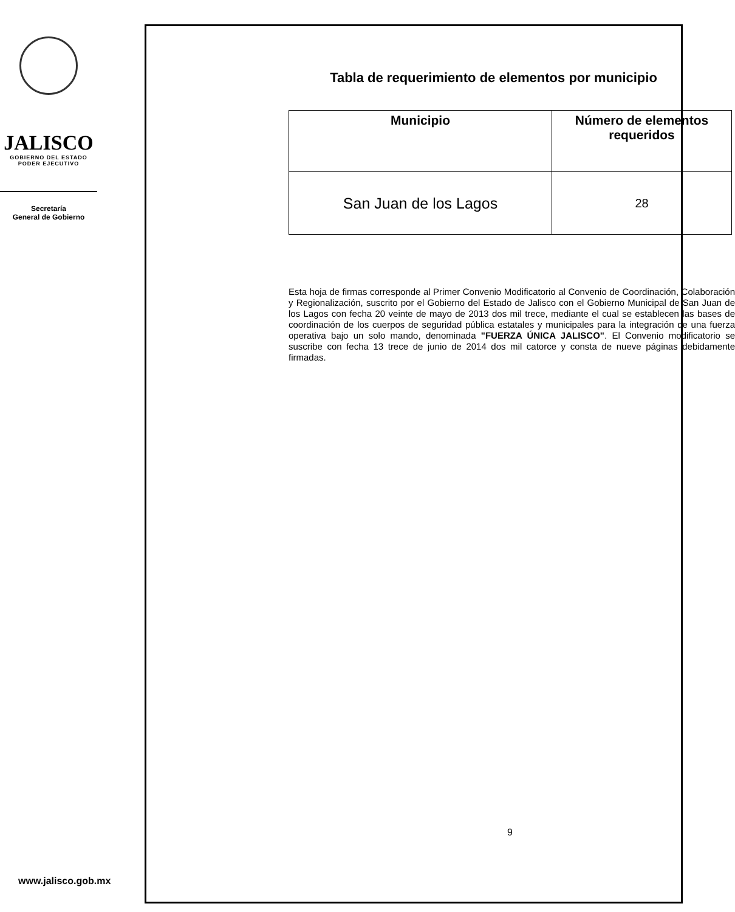JALISCO
GOBIERNO DEL ESTADO
PODER EJECUTIVO
Secretaría
General de Gobierno
Tabla de requerimiento de elementos por municipio
| Municipio | Número de elementos requeridos |
| --- | --- |
| San Juan de los Lagos | 28 |
Esta hoja de firmas corresponde al Primer Convenio Modificatorio al Convenio de Coordinación, Colaboración y Regionalización, suscrito por el Gobierno del Estado de Jalisco con el Gobierno Municipal de San Juan de los Lagos con fecha 20 veinte de mayo de 2013 dos mil trece, mediante el cual se establecen las bases de coordinación de los cuerpos de seguridad pública estatales y municipales para la integración de una fuerza operativa bajo un solo mando, denominada "FUERZA ÚNICA JALISCO". El Convenio modificatorio se suscribe con fecha 13 trece de junio de 2014 dos mil catorce y consta de nueve páginas debidamente firmadas.
9
www.jalisco.gob.mx